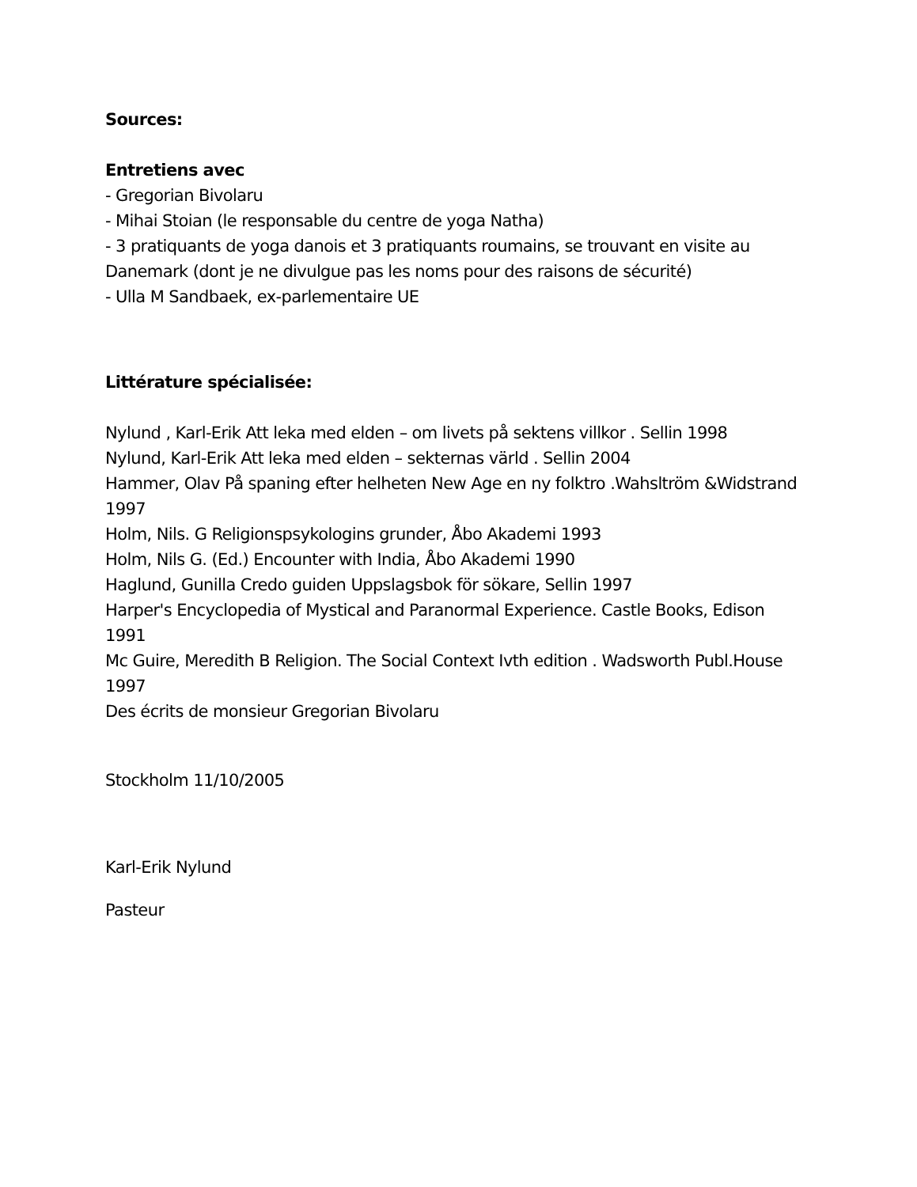Sources:
Entretiens avec
- Gregorian Bivolaru
- Mihai Stoian (le responsable du centre de yoga Natha)
- 3 pratiquants de yoga danois et 3 pratiquants roumains, se trouvant en visite au Danemark (dont je ne divulgue pas les noms pour des raisons de sécurité)
- Ulla M Sandbaek, ex-parlementaire UE
Littérature spécialisée:
Nylund , Karl-Erik Att leka med elden – om livets på sektens villkor . Sellin 1998
Nylund, Karl-Erik Att leka med elden – sekternas värld . Sellin 2004
Hammer, Olav På spaning efter helheten New Age en ny folktro .Wahsltröm &Widstrand 1997
Holm, Nils. G Religionspsykologins grunder, Åbo Akademi 1993
Holm, Nils G. (Ed.) Encounter with India, Åbo Akademi 1990
Haglund, Gunilla Credo guiden Uppslagsbok för sökare, Sellin 1997
Harper's Encyclopedia of Mystical and Paranormal Experience. Castle Books, Edison 1991
Mc Guire, Meredith B Religion. The Social Context Ivth edition . Wadsworth Publ.House 1997
Des écrits de monsieur Gregorian Bivolaru
Stockholm 11/10/2005
Karl-Erik Nylund
Pasteur